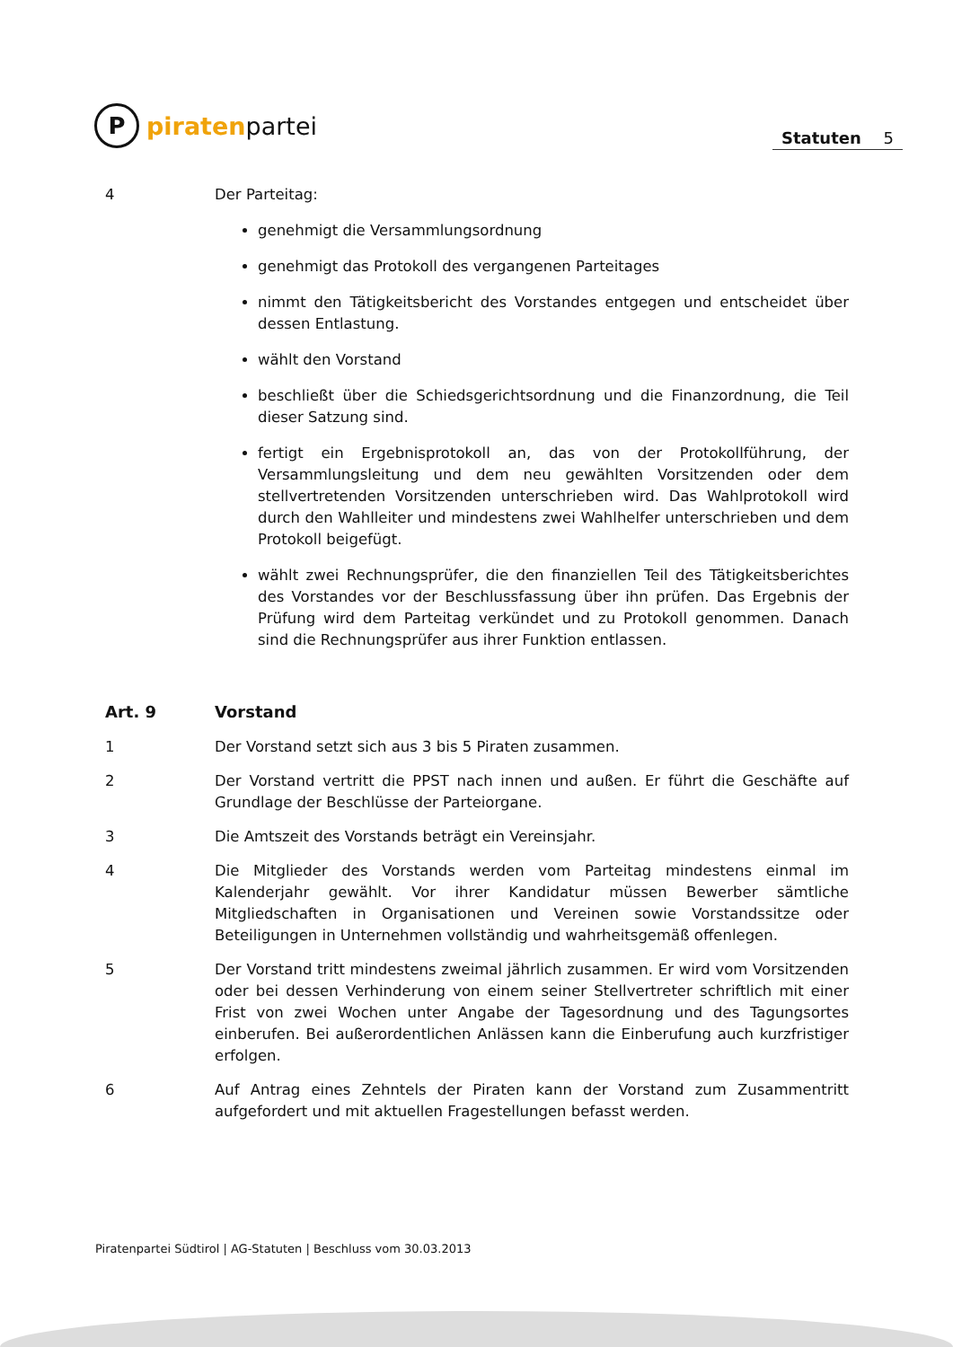P
piraten partei
Statuten 5
4 Der Parteitag:
genehmigt die Versammlungsordnung
genehmigt das Protokoll des vergangenen Parteitages
nimmt den Tätigkeitsbericht des Vorstandes entgegen und entscheidet über dessen Entlastung.
wählt den Vorstand
beschließt über die Schiedsgerichtsordnung und die Finanzordnung, die Teil dieser Satzung sind.
fertigt ein Ergebnisprotokoll an, das von der Protokollführung, der Versammlungsleitung und dem neu gewählten Vorsitzenden oder dem stellvertretenden Vorsitzenden unterschrieben wird. Das Wahlprotokoll wird durch den Wahlleiter und mindestens zwei Wahlhelfer unterschrieben und dem Protokoll beigefügt.
wählt zwei Rechnungsprüfer, die den finanziellen Teil des Tätigkeitsberichtes des Vorstandes vor der Beschlussfassung über ihn prüfen. Das Ergebnis der Prüfung wird dem Parteitag verkündet und zu Protokoll genommen. Danach sind die Rechnungsprüfer aus ihrer Funktion entlassen.
Art. 9 Vorstand
1 Der Vorstand setzt sich aus 3 bis 5 Piraten zusammen.
2 Der Vorstand vertritt die PPST nach innen und außen. Er führt die Geschäfte auf Grundlage der Beschlüsse der Parteiorgane.
3 Die Amtszeit des Vorstands beträgt ein Vereinsjahr.
4 Die Mitglieder des Vorstands werden vom Parteitag mindestens einmal im Kalenderjahr gewählt. Vor ihrer Kandidatur müssen Bewerber sämtliche Mitgliedschaften in Organisationen und Vereinen sowie Vorstandssitze oder Beteiligungen in Unternehmen vollständig und wahrheitsgemäß offenlegen.
5 Der Vorstand tritt mindestens zweimal jährlich zusammen. Er wird vom Vorsitzenden oder bei dessen Verhinderung von einem seiner Stellvertreter schriftlich mit einer Frist von zwei Wochen unter Angabe der Tagesordnung und des Tagungsortes einberufen. Bei außerordentlichen Anlässen kann die Einberufung auch kurzfristiger erfolgen.
6 Auf Antrag eines Zehntels der Piraten kann der Vorstand zum Zusammentritt aufgefordert und mit aktuellen Fragestellungen befasst werden.
Piratenpartei Südtirol | AG-Statuten | Beschluss vom 30.03.2013